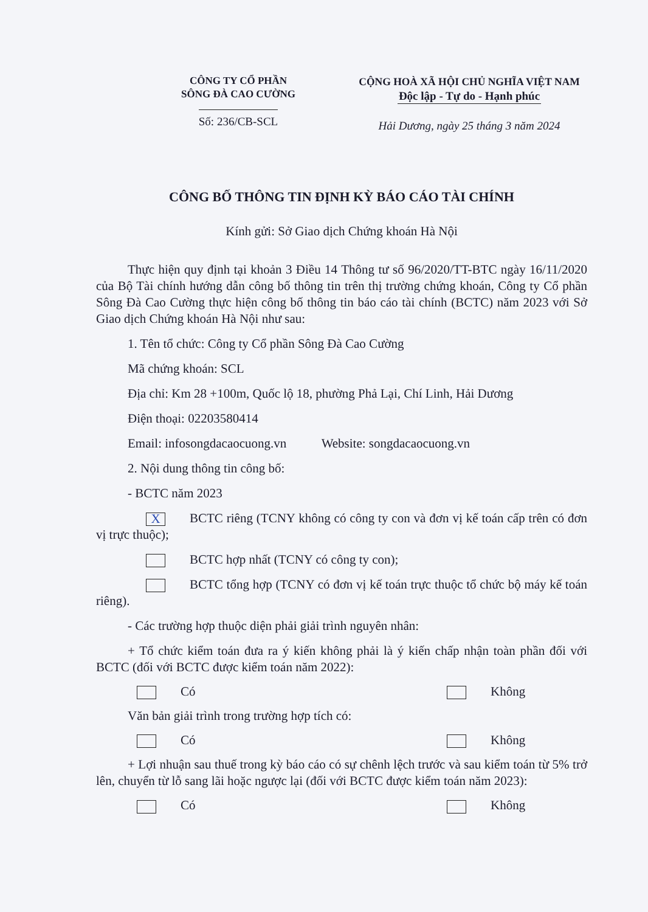CÔNG TY CỔ PHẦN
SÔNG ĐÀ CAO CƯỜNG
Số: 236/CB-SCL
CỘNG HOÀ XÃ HỘI CHỦ NGHĨA VIỆT NAM
Độc lập - Tự do - Hạnh phúc
Hải Dương, ngày 25 tháng 3 năm 2024
CÔNG BỐ THÔNG TIN ĐỊNH KỲ BÁO CÁO TÀI CHÍNH
Kính gửi: Sở Giao dịch Chứng khoán Hà Nội
Thực hiện quy định tại khoản 3 Điều 14 Thông tư số 96/2020/TT-BTC ngày 16/11/2020 của Bộ Tài chính hướng dẫn công bố thông tin trên thị trường chứng khoán, Công ty Cổ phần Sông Đà Cao Cường thực hiện công bố thông tin báo cáo tài chính (BCTC) năm 2023 với Sở Giao dịch Chứng khoán Hà Nội như sau:
1. Tên tổ chức: Công ty Cổ phần Sông Đà Cao Cường
Mã chứng khoán: SCL
Địa chỉ: Km 28 +100m, Quốc lộ 18, phường Phả Lại, Chí Linh, Hải Dương
Điện thoại: 02203580414
Email: infosongdacaocuong.vn Website: songdacaocuong.vn
2. Nội dung thông tin công bố:
- BCTC năm 2023
X BCTC riêng (TCNY không có công ty con và đơn vị kế toán cấp trên có đơn vị trực thuộc);
BCTC hợp nhất (TCNY có công ty con);
BCTC tổng hợp (TCNY có đơn vị kế toán trực thuộc tổ chức bộ máy kế toán riêng).
- Các trường hợp thuộc diện phải giải trình nguyên nhân:
+ Tổ chức kiểm toán đưa ra ý kiến không phải là ý kiến chấp nhận toàn phần đối với BCTC (đối với BCTC được kiểm toán năm 2022):
Có Không
Văn bản giải trình trong trường hợp tích có:
Có Không
+ Lợi nhuận sau thuế trong kỳ báo cáo có sự chênh lệch trước và sau kiểm toán từ 5% trở lên, chuyển từ lỗ sang lãi hoặc ngược lại (đối với BCTC được kiểm toán năm 2023):
Có Không